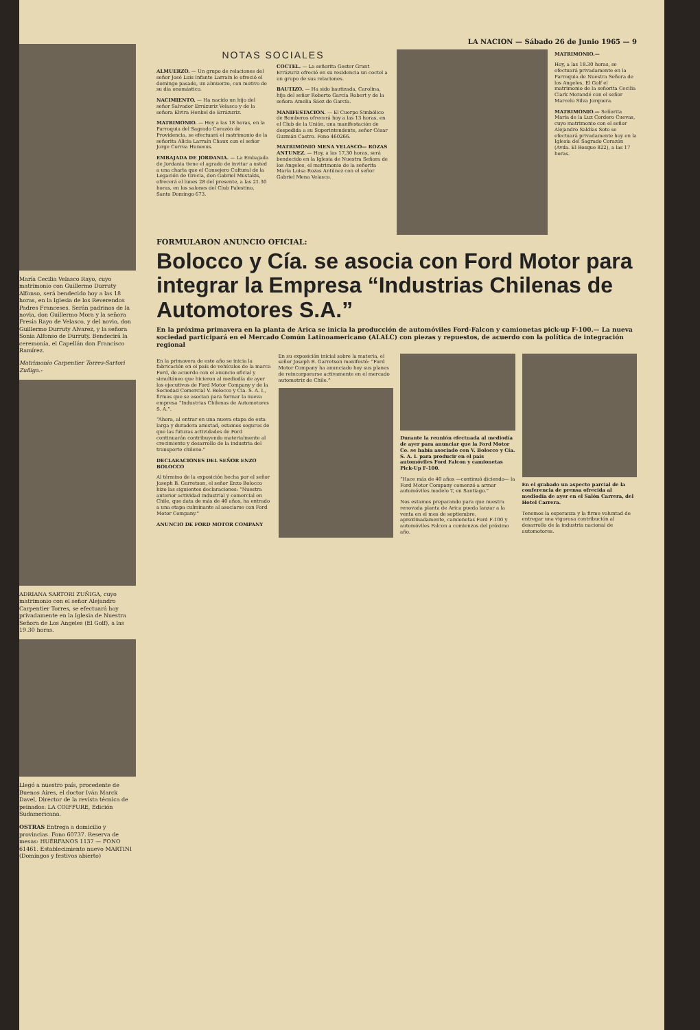María Cecilia Velasco Rayo, cuyo matrimonio con Guillermo Durruty Alfonso, será bendecido hoy a las 18 horas, en la Iglesia de los Reverendos Padres Franceses. Serán padrinos de la novia, don Guillermo Mora y la señora Fresia Rayo de Velasco, y del novio, don Guillermo Durruty Alvarez, y la señora Sonia Alfonso de Durruty. Bendecirá la ceremonia, el Capellán don Francisco Ramírez.
Matrimonio Carpentier Torres-Sartori Zuñiga.-
ADRIANA SARTORI ZUÑIGA, cuyo matrimonio con el señor Alejandro Carpentier Torres, se efectuará hoy privadamente en la Iglesia de Nuestra Señora de Los Angeles (El Golf), a las 19.30 horas.
Llegó a nuestro país, procedente de Buenos Aires, el doctor Iván Marck Davel, Director de la revista técnica de peinados: LA COIFFURE, Edición Sudamericana.
OSTRAS Entrega a domicilio y provincias. Fono 60737. Reserva de mesas: HUÉRFANOS 1137 — FONO 61461. Establecimiento nuevo MARTINI (Domingos y festivos abierto)
LA NACION — Sábado 26 de Junio 1965 — 9
NOTAS SOCIALES
ALMUERZO. — Un grupo de relaciones del señor José Luis Infante Larraín le ofreció el domingo pasado, un almuerzo, con motivo de su día onomástico.
NACIMIENTO. — Ha nacido un hijo del señor Salvador Errázuriz Velasco y de la señora Elvira Henkel de Errázuriz.
MATRIMONIO. — Hoy a las 18 horas, en la Parroquia del Sagrado Corazón de Providencia, se efectuará el matrimonio de la señorita Alicia Larraín Chaux con el señor Jorge Correa Huneeus.
EMBAJADA DE JORDANIA. — La Embajada de Jordania tiene el agrado de invitar a usted a una charla que el Consejero Cultural de la Legación de Grecia, don Gabriel Mustakis, ofrecerá el lunes 28 del presente, a las 21.30 horas, en los salones del Club Palestino, Santo Domingo 673.
COCTEL. — La señorita Gester Grant Errázuriz ofreció en su residencia un coctel a un grupo de sus relaciones.
BAUTIZO. — Ha sido bautizada, Carolina, hija del señor Roberto García Robert y de la señora Amelia Sáez de García.
MANIFESTACION. — El Cuerpo Simbólico de Bomberos ofrecerá hoy a las 13 horas, en el Club de la Unión, una manifestación de despedida a su Superintendente, señor César Guzmán Castro. Fono 460266.
MATRIMONIO MENA VELASCO— ROZAS ANTUNEZ. — Hoy, a las 17,30 horas, será bendecido en la Iglesia de Nuestra Señora de los Angeles, el matrimonio de la señorita María Luisa Rozas Antúnez con el señor Gabriel Mena Velasco.
MATRIMONIO.—
Hoy, a las 18.30 horas, se efectuará privadamente en la Parroquia de Nuestra Señora de los Angeles, El Golf el matrimonio de la señorita Cecilia Clark Morandé con el señor Marcelo Silva Jorquera.
MATRIMONIO.— Señorita María de la Luz Cordero Cuevas, cuyo matrimonio con el señor Alejandro Saldías Soto se efectuará privadamente hoy en la Iglesia del Sagrado Corazón (Avda. El Bosque 822), a las 17 horas.
FORMULARON ANUNCIO OFICIAL:
Bolocco y Cía. se asocia con Ford Motor para integrar la Empresa “Industrias Chilenas de Automotores S.A.”
En la próxima primavera en la planta de Arica se inicia la producción de automóviles Ford-Falcon y camionetas pick-up F-100.— La nueva sociedad participará en el Mercado Común Latinoamericano (ALALC) con piezas y repuestos, de acuerdo con la política de integración regional
En la primavera de este año se inicia la fabricación en el país de vehículos de la marca Ford, de acuerdo con el anuncio oficial y simultáneo que hicieron al mediodía de ayer los ejecutivos de Ford Motor Company y de la Sociedad Comercial V. Bolocco y Cía. S. A. I., firmas que se asocian para formar la nueva empresa “Industrias Chilenas de Automotores S. A.”.
“Ahora, al entrar en una nueva etapa de esta larga y duradera amistad, estamos seguros de que las futuras actividades de Ford continuarán contribuyendo materialmente al crecimiento y desarrollo de la industria del transporte chileno.”
DECLARACIONES DEL SEÑOR ENZO BOLOCCO
Al término de la exposición hecha por el señor Joseph B. Garretson, el señor Enzo Bolocco hizo las siguientes declaraciones: “Nuestra anterior actividad industrial y comercial en Chile, que data de más de 40 años, ha entrado a una etapa culminante al asociarse con Ford Motor Company.”
ANUNCIO DE FORD MOTOR COMPANY
En su exposición inicial sobre la materia, el señor Joseph B. Garretson manifestó: “Ford Motor Company ha anunciado hoy sus planes de reincorporarse activamente en el mercado automotriz de Chile.”
Durante la reunión efectuada al mediodía de ayer para anunciar que la Ford Motor Co. se había asociado con V. Bolocco y Cía. S. A. I. para producir en el país automóviles Ford Falcon y camionetas Pick-Up F-100.
“Hace más de 40 años —continuó diciendo— la Ford Motor Company comenzó a armar automóviles modelo T, en Santiago.”
Nos estamos preparando para que nuestra renovada planta de Arica pueda lanzar a la venta en el mes de septiembre, aproximadamente, camionetas Ford F-100 y automóviles Falcon a comienzos del próximo año.
En el grabado un aspecto parcial de la conferencia de prensa ofrecida al mediodía de ayer en el Salón Carrera, del Hotel Carrera.
Tenemos la esperanza y la firme voluntad de entregar una vigorosa contribución al desarrollo de la industria nacional de automotores.